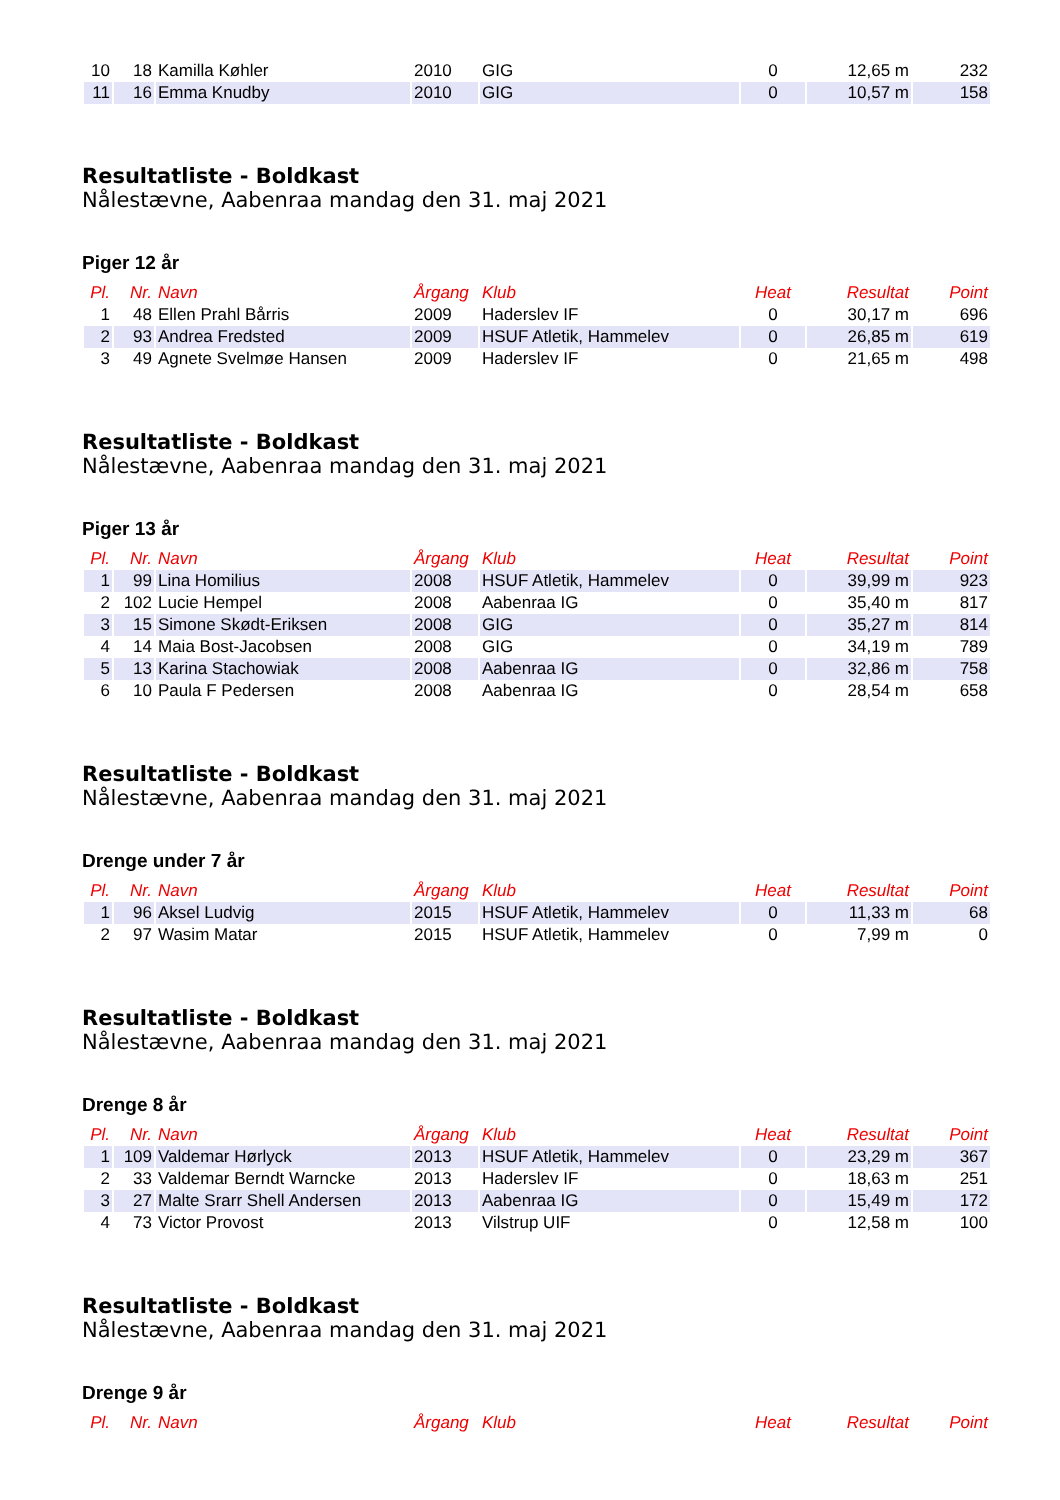| 10 | 18 | Kamilla Køhler | 2010 | GIG | 0 | 12,65 m | 232 |
| 11 | 16 | Emma Knudby | 2010 | GIG | 0 | 10,57 m | 158 |
Resultatliste - Boldkast
Nålestævne, Aabenraa mandag den 31. maj 2021
Piger 12 år
| Pl. | Nr. | Navn | Årgang | Klub | Heat | Resultat | Point |
| --- | --- | --- | --- | --- | --- | --- | --- |
| 1 | 48 | Ellen Prahl Bårris | 2009 | Haderslev IF | 0 | 30,17 m | 696 |
| 2 | 93 | Andrea Fredsted | 2009 | HSUF Atletik, Hammelev | 0 | 26,85 m | 619 |
| 3 | 49 | Agnete Svelmøe Hansen | 2009 | Haderslev IF | 0 | 21,65 m | 498 |
Resultatliste - Boldkast
Nålestævne, Aabenraa mandag den 31. maj 2021
Piger 13 år
| Pl. | Nr. | Navn | Årgang | Klub | Heat | Resultat | Point |
| --- | --- | --- | --- | --- | --- | --- | --- |
| 1 | 99 | Lina Homilius | 2008 | HSUF Atletik, Hammelev | 0 | 39,99 m | 923 |
| 2 | 102 | Lucie Hempel | 2008 | Aabenraa IG | 0 | 35,40 m | 817 |
| 3 | 15 | Simone Skødt-Eriksen | 2008 | GIG | 0 | 35,27 m | 814 |
| 4 | 14 | Maia Bost-Jacobsen | 2008 | GIG | 0 | 34,19 m | 789 |
| 5 | 13 | Karina Stachowiak | 2008 | Aabenraa IG | 0 | 32,86 m | 758 |
| 6 | 10 | Paula F Pedersen | 2008 | Aabenraa IG | 0 | 28,54 m | 658 |
Resultatliste - Boldkast
Nålestævne, Aabenraa mandag den 31. maj 2021
Drenge under 7 år
| Pl. | Nr. | Navn | Årgang | Klub | Heat | Resultat | Point |
| --- | --- | --- | --- | --- | --- | --- | --- |
| 1 | 96 | Aksel Ludvig | 2015 | HSUF Atletik, Hammelev | 0 | 11,33 m | 68 |
| 2 | 97 | Wasim Matar | 2015 | HSUF Atletik, Hammelev | 0 | 7,99 m | 0 |
Resultatliste - Boldkast
Nålestævne, Aabenraa mandag den 31. maj 2021
Drenge 8 år
| Pl. | Nr. | Navn | Årgang | Klub | Heat | Resultat | Point |
| --- | --- | --- | --- | --- | --- | --- | --- |
| 1 | 109 | Valdemar Hørlyck | 2013 | HSUF Atletik, Hammelev | 0 | 23,29 m | 367 |
| 2 | 33 | Valdemar Berndt Warncke | 2013 | Haderslev IF | 0 | 18,63 m | 251 |
| 3 | 27 | Malte Srarr Shell Andersen | 2013 | Aabenraa IG | 0 | 15,49 m | 172 |
| 4 | 73 | Victor Provost | 2013 | Vilstrup UIF | 0 | 12,58 m | 100 |
Resultatliste - Boldkast
Nålestævne, Aabenraa mandag den 31. maj 2021
Drenge 9 år
| Pl. | Nr. | Navn | Årgang | Klub | Heat | Resultat | Point |
| --- | --- | --- | --- | --- | --- | --- | --- |